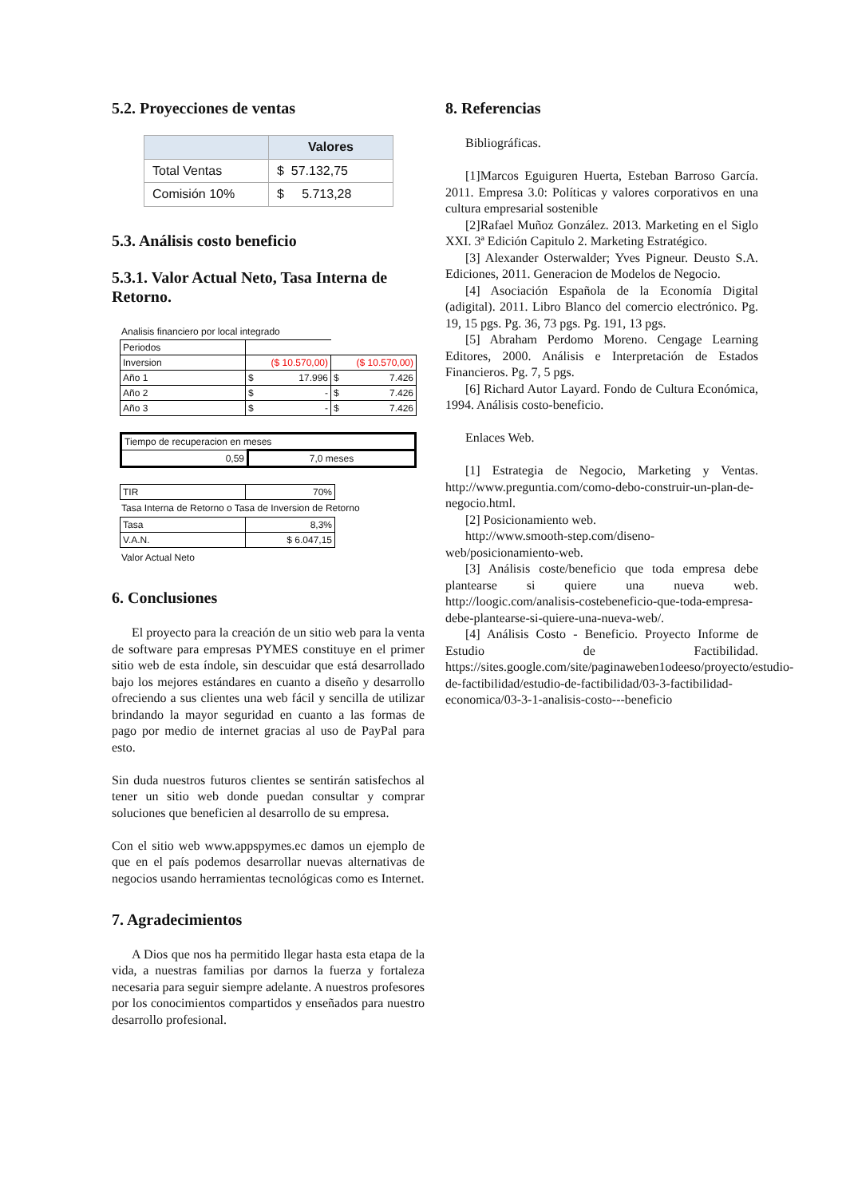5.2. Proyecciones de ventas
| | Valores |
| --- | --- |
| Total Ventas | $ 57.132,75 |
| Comisión 10% | $ 5.713,28 |
5.3. Análisis costo beneficio
5.3.1. Valor Actual Neto, Tasa Interna de Retorno.
Analisis financiero por local integrado
| Periodos | | |
| Inversion | ($ 10.570,00) | ($ 10.570,00) |
| Año 1 | $ 17.996 | $ 7.426 |
| Año 2 | $ - | $ 7.426 |
| Año 3 | $ - | $ 7.426 |
| Tiempo de recuperacion en meses | |
| 0,59 | 7,0 meses |
| TIR | 70% |
Tasa Interna de Retorno o Tasa de Inversion de Retorno
| Tasa | 8,3% |
| V.A.N. | $ 6.047,15 |
Valor Actual Neto
6. Conclusiones
El proyecto para la creación de un sitio web para la venta de software para empresas PYMES constituye en el primer sitio web de esta índole, sin descuidar que está desarrollado bajo los mejores estándares en cuanto a diseño y desarrollo ofreciendo a sus clientes una web fácil y sencilla de utilizar brindando la mayor seguridad en cuanto a las formas de pago por medio de internet gracias al uso de PayPal para esto.
Sin duda nuestros futuros clientes se sentirán satisfechos al tener un sitio web donde puedan consultar y comprar soluciones que beneficien al desarrollo de su empresa.
Con el sitio web www.appspymes.ec damos un ejemplo de que en el país podemos desarrollar nuevas alternativas de negocios usando herramientas tecnológicas como es Internet.
7. Agradecimientos
A Dios que nos ha permitido llegar hasta esta etapa de la vida, a nuestras familias por darnos la fuerza y fortaleza necesaria para seguir siempre adelante. A nuestros profesores por los conocimientos compartidos y enseñados para nuestro desarrollo profesional.
8. Referencias
Bibliográficas.
[1]Marcos Eguiguren Huerta, Esteban Barroso García. 2011. Empresa 3.0: Políticas y valores corporativos en una cultura empresarial sostenible
[2]Rafael Muñoz González. 2013. Marketing en el Siglo XXI. 3ª Edición Capitulo 2. Marketing Estratégico.
[3] Alexander Osterwalder; Yves Pigneur. Deusto S.A. Ediciones, 2011. Generacion de Modelos de Negocio.
[4] Asociación Española de la Economía Digital (adigital). 2011. Libro Blanco del comercio electrónico. Pg. 19, 15 pgs. Pg. 36, 73 pgs. Pg. 191, 13 pgs.
[5] Abraham Perdomo Moreno. Cengage Learning Editores, 2000. Análisis e Interpretación de Estados Financieros. Pg. 7, 5 pgs.
[6] Richard Autor Layard. Fondo de Cultura Económica, 1994. Análisis costo-beneficio.
Enlaces Web.
[1] Estrategia de Negocio, Marketing y Ventas. http://www.preguntia.com/como-debo-construir-un-plan-de-negocio.html.
[2] Posicionamiento web.
http://www.smooth-step.com/diseno-web/posicionamiento-web.
[3] Análisis coste/beneficio que toda empresa debe plantearse si quiere una nueva web. http://loogic.com/analisis-costebeneficio-que-toda-empresa-debe-plantearse-si-quiere-una-nueva-web/.
[4] Análisis Costo - Beneficio. Proyecto Informe de Estudio de Factibilidad. https://sites.google.com/site/paginaweben1odeeso/proyecto/estudio-de-factibilidad/estudio-de-factibilidad/03-3-factibilidad-economica/03-3-1-analisis-costo---beneficio